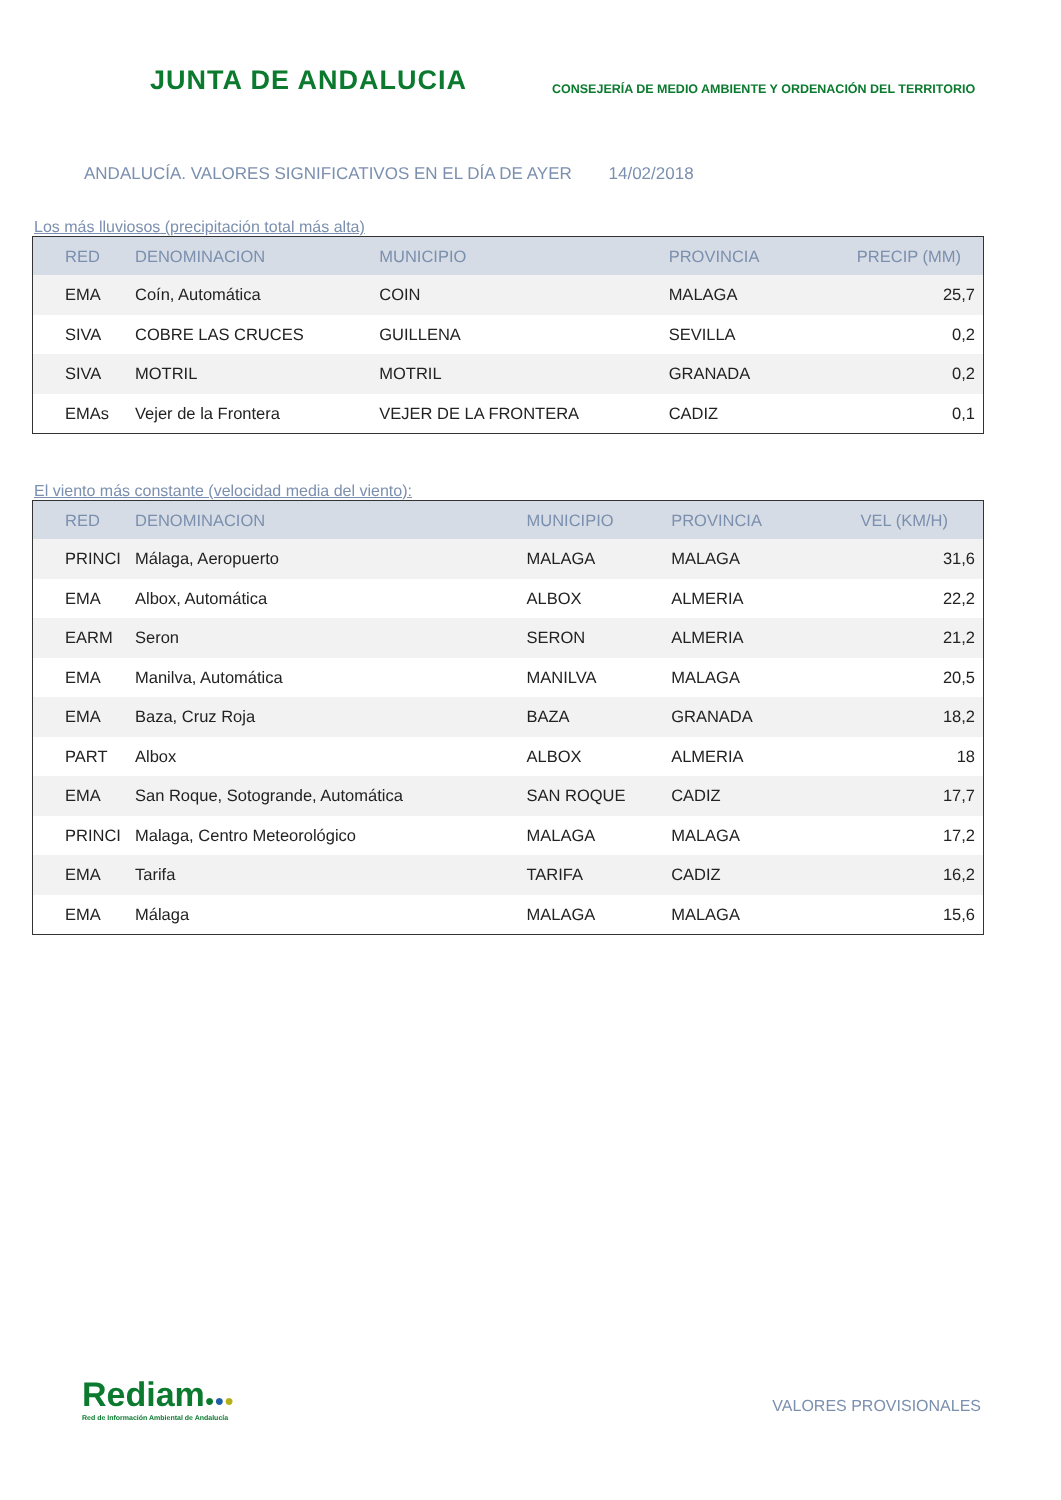JUNTA DE ANDALUCIA
CONSEJERÍA DE MEDIO AMBIENTE Y ORDENACIÓN DEL TERRITORIO
ANDALUCÍA. VALORES SIGNIFICATIVOS EN EL DÍA DE AYER 14/02/2018
Los más lluviosos (precipitación total más alta)
| RED | DENOMINACION | MUNICIPIO | PROVINCIA | PRECIP (MM) |
| --- | --- | --- | --- | --- |
| EMA | Coín, Automática | COIN | MALAGA | 25,7 |
| SIVA | COBRE LAS CRUCES | GUILLENA | SEVILLA | 0,2 |
| SIVA | MOTRIL | MOTRIL | GRANADA | 0,2 |
| EMAs | Vejer de la Frontera | VEJER DE LA FRONTERA | CADIZ | 0,1 |
El viento más constante (velocidad media del viento):
| RED | DENOMINACION | MUNICIPIO | PROVINCIA | VEL (KM/H) |
| --- | --- | --- | --- | --- |
| PRINCI | Málaga, Aeropuerto | MALAGA | MALAGA | 31,6 |
| EMA | Albox, Automática | ALBOX | ALMERIA | 22,2 |
| EARM | Seron | SERON | ALMERIA | 21,2 |
| EMA | Manilva, Automática | MANILVA | MALAGA | 20,5 |
| EMA | Baza, Cruz Roja | BAZA | GRANADA | 18,2 |
| PART | Albox | ALBOX | ALMERIA | 18 |
| EMA | San Roque, Sotogrande, Automática | SAN ROQUE | CADIZ | 17,7 |
| PRINCI | Malaga, Centro Meteorológico | MALAGA | MALAGA | 17,2 |
| EMA | Tarifa | TARIFA | CADIZ | 16,2 |
| EMA | Málaga | MALAGA | MALAGA | 15,6 |
Rediam●●●
Red de Información Ambiental de Andalucía
VALORES PROVISIONALES